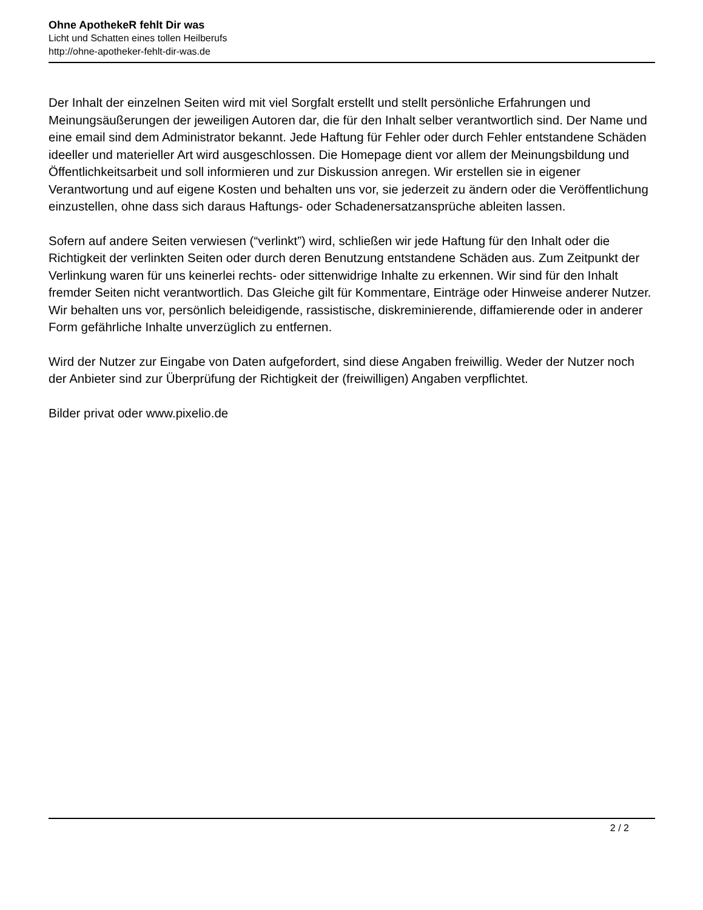Ohne ApothekeR fehlt Dir was
Licht und Schatten eines tollen Heilberufs
http://ohne-apotheker-fehlt-dir-was.de
Der Inhalt der einzelnen Seiten wird mit viel Sorgfalt erstellt und stellt persönliche Erfahrungen und Meinungsäußerungen der jeweiligen Autoren dar, die für den Inhalt selber verantwortlich sind. Der Name und eine email sind dem Administrator bekannt. Jede Haftung für Fehler oder durch Fehler entstandene Schäden ideeller und materieller Art wird ausgeschlossen. Die Homepage dient vor allem der Meinungsbildung und Öffentlichkeitsarbeit und soll informieren und zur Diskussion anregen. Wir erstellen sie in eigener Verantwortung und auf eigene Kosten und behalten uns vor, sie jederzeit zu ändern oder die Veröffentlichung einzustellen, ohne dass sich daraus Haftungs- oder Schadenersatzansprüche ableiten lassen.
Sofern auf andere Seiten verwiesen (“verlinkt”) wird, schließen wir jede Haftung für den Inhalt oder die Richtigkeit der verlinkten Seiten oder durch deren Benutzung entstandene Schäden aus. Zum Zeitpunkt der Verlinkung waren für uns keinerlei rechts- oder sittenwidrige Inhalte zu erkennen. Wir sind für den Inhalt fremder Seiten nicht verantwortlich. Das Gleiche gilt für Kommentare, Einträge oder Hinweise anderer Nutzer. Wir behalten uns vor, persönlich beleidigende, rassistische, diskreminierende, diffamierende oder in anderer Form gefährliche Inhalte unverzüglich zu entfernen.
Wird der Nutzer zur Eingabe von Daten aufgefordert, sind diese Angaben freiwillig. Weder der Nutzer noch der Anbieter sind zur Überprüfung der Richtigkeit der (freiwilligen) Angaben verpflichtet.
Bilder privat oder www.pixelio.de
2 / 2